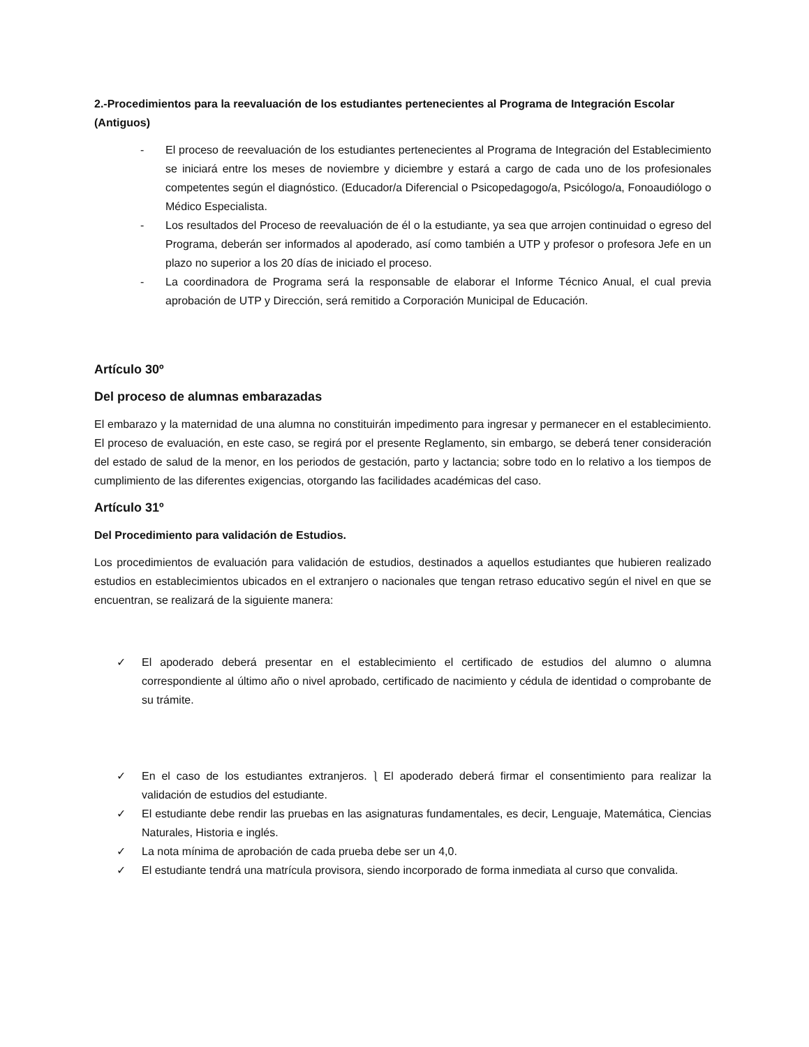2.-Procedimientos para la reevaluación de los estudiantes pertenecientes al Programa de Integración Escolar (Antiguos)
- El proceso de reevaluación de los estudiantes pertenecientes al Programa de Integración del Establecimiento se iniciará entre los meses de noviembre y diciembre y estará a cargo de cada uno de los profesionales competentes según el diagnóstico. (Educador/a Diferencial o Psicopedagogo/a, Psicólogo/a, Fonoaudiólogo o Médico Especialista.
- Los resultados del Proceso de reevaluación de él o la estudiante, ya sea que arrojen continuidad o egreso del Programa, deberán ser informados al apoderado, así como también a UTP y profesor o profesora Jefe en un plazo no superior a los 20 días de iniciado el proceso.
- La coordinadora de Programa será la responsable de elaborar el Informe Técnico Anual, el cual previa aprobación de UTP y Dirección, será remitido a Corporación Municipal de Educación.
Artículo 30º
Del proceso de alumnas embarazadas
El embarazo y la maternidad de una alumna no constituirán impedimento para ingresar y permanecer en el establecimiento. El proceso de evaluación, en este caso, se regirá por el presente Reglamento, sin embargo, se deberá tener consideración del estado de salud de la menor, en los periodos de gestación, parto y lactancia; sobre todo en lo relativo a los tiempos de cumplimiento de las diferentes exigencias, otorgando las facilidades académicas del caso.
Artículo 31º
Del Procedimiento para validación de Estudios.
Los procedimientos de evaluación para validación de estudios, destinados a aquellos estudiantes que hubieren realizado estudios en establecimientos ubicados en el extranjero o nacionales que tengan retraso educativo según el nivel en que se encuentran, se realizará de la siguiente manera:
✓ El apoderado deberá presentar en el establecimiento el certificado de estudios del alumno o alumna correspondiente al último año o nivel aprobado, certificado de nacimiento y cédula de identidad o comprobante de su trámite.
✓ En el caso de los estudiantes extranjeros. ⎱ El apoderado deberá firmar el consentimiento para realizar la validación de estudios del estudiante.
✓ El estudiante debe rendir las pruebas en las asignaturas fundamentales, es decir, Lenguaje, Matemática, Ciencias Naturales, Historia e inglés.
✓ La nota mínima de aprobación de cada prueba debe ser un 4,0.
✓ El estudiante tendrá una matrícula provisora, siendo incorporado de forma inmediata al curso que convalida.